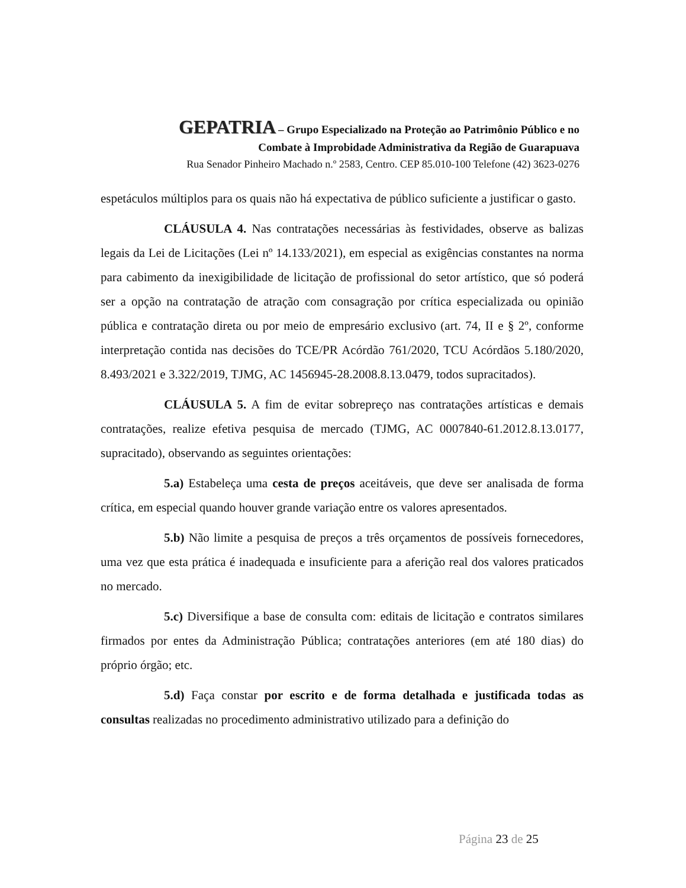GEPATRIA – Grupo Especializado na Proteção ao Patrimônio Público e no
Combate à Improbidade Administrativa da Região de Guarapuava
Rua Senador Pinheiro Machado n.º 2583, Centro. CEP 85.010-100 Telefone (42) 3623-0276
espetáculos múltiplos para os quais não há expectativa de público suficiente a justificar o gasto.
CLÁUSULA 4. Nas contratações necessárias às festividades, observe as balizas legais da Lei de Licitações (Lei nº 14.133/2021), em especial as exigências constantes na norma para cabimento da inexigibilidade de licitação de profissional do setor artístico, que só poderá ser a opção na contratação de atração com consagração por crítica especializada ou opinião pública e contratação direta ou por meio de empresário exclusivo (art. 74, II e § 2º, conforme interpretação contida nas decisões do TCE/PR Acórdão 761/2020, TCU Acórdãos 5.180/2020, 8.493/2021 e 3.322/2019, TJMG, AC 1456945-28.2008.8.13.0479, todos supracitados).
CLÁUSULA 5. A fim de evitar sobrepreço nas contratações artísticas e demais contratações, realize efetiva pesquisa de mercado (TJMG, AC 0007840-61.2012.8.13.0177, supracitado), observando as seguintes orientações:
5.a) Estabeleça uma cesta de preços aceitáveis, que deve ser analisada de forma crítica, em especial quando houver grande variação entre os valores apresentados.
5.b) Não limite a pesquisa de preços a três orçamentos de possíveis fornecedores, uma vez que esta prática é inadequada e insuficiente para a aferição real dos valores praticados no mercado.
5.c) Diversifique a base de consulta com: editais de licitação e contratos similares firmados por entes da Administração Pública; contratações anteriores (em até 180 dias) do próprio órgão; etc.
5.d) Faça constar por escrito e de forma detalhada e justificada todas as consultas realizadas no procedimento administrativo utilizado para a definição do
Página 23 de 25